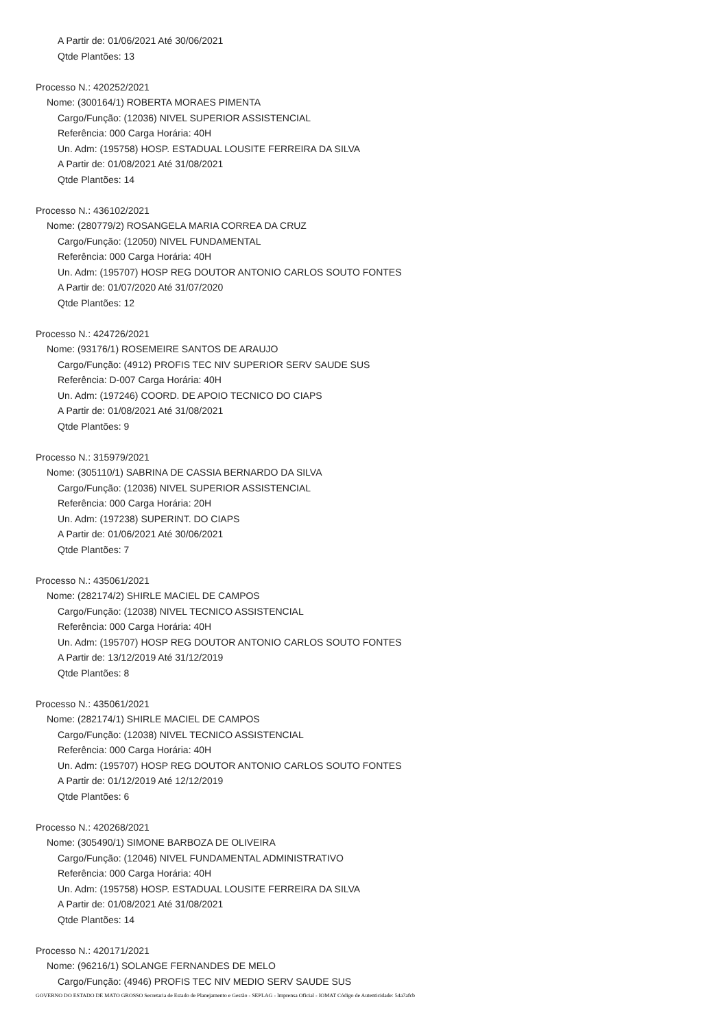A Partir de: 01/06/2021 Até 30/06/2021
Qtde Plantões: 13
Processo N.: 420252/2021
Nome: (300164/1) ROBERTA MORAES PIMENTA
Cargo/Função: (12036) NIVEL SUPERIOR ASSISTENCIAL
Referência: 000 Carga Horária: 40H
Un. Adm: (195758) HOSP. ESTADUAL LOUSITE FERREIRA DA SILVA
A Partir de: 01/08/2021 Até 31/08/2021
Qtde Plantões: 14
Processo N.: 436102/2021
Nome: (280779/2) ROSANGELA MARIA CORREA DA CRUZ
Cargo/Função: (12050) NIVEL FUNDAMENTAL
Referência: 000 Carga Horária: 40H
Un. Adm: (195707) HOSP REG DOUTOR ANTONIO CARLOS SOUTO FONTES
A Partir de: 01/07/2020 Até 31/07/2020
Qtde Plantões: 12
Processo N.: 424726/2021
Nome: (93176/1) ROSEMEIRE SANTOS DE ARAUJO
Cargo/Função: (4912) PROFIS TEC NIV SUPERIOR SERV SAUDE SUS
Referência: D-007 Carga Horária: 40H
Un. Adm: (197246) COORD. DE APOIO TECNICO DO CIAPS
A Partir de: 01/08/2021 Até 31/08/2021
Qtde Plantões: 9
Processo N.: 315979/2021
Nome: (305110/1) SABRINA DE CASSIA BERNARDO DA SILVA
Cargo/Função: (12036) NIVEL SUPERIOR ASSISTENCIAL
Referência: 000 Carga Horária: 20H
Un. Adm: (197238) SUPERINT. DO CIAPS
A Partir de: 01/06/2021 Até 30/06/2021
Qtde Plantões: 7
Processo N.: 435061/2021
Nome: (282174/2) SHIRLE MACIEL DE CAMPOS
Cargo/Função: (12038) NIVEL TECNICO ASSISTENCIAL
Referência: 000 Carga Horária: 40H
Un. Adm: (195707) HOSP REG DOUTOR ANTONIO CARLOS SOUTO FONTES
A Partir de: 13/12/2019 Até 31/12/2019
Qtde Plantões: 8
Processo N.: 435061/2021
Nome: (282174/1) SHIRLE MACIEL DE CAMPOS
Cargo/Função: (12038) NIVEL TECNICO ASSISTENCIAL
Referência: 000 Carga Horária: 40H
Un. Adm: (195707) HOSP REG DOUTOR ANTONIO CARLOS SOUTO FONTES
A Partir de: 01/12/2019 Até 12/12/2019
Qtde Plantões: 6
Processo N.: 420268/2021
Nome: (305490/1) SIMONE BARBOZA DE OLIVEIRA
Cargo/Função: (12046) NIVEL FUNDAMENTAL ADMINISTRATIVO
Referência: 000 Carga Horária: 40H
Un. Adm: (195758) HOSP. ESTADUAL LOUSITE FERREIRA DA SILVA
A Partir de: 01/08/2021 Até 31/08/2021
Qtde Plantões: 14
Processo N.: 420171/2021
Nome: (96216/1) SOLANGE FERNANDES DE MELO
Cargo/Função: (4946) PROFIS TEC NIV MEDIO SERV SAUDE SUS
GOVERNO DO ESTADO DE MATO GROSSO Secretaria de Estado de Planejamento e Gestão - SEPLAG - Imprensa Oficial - IOMAT Código de Autenticidade: 54a7afcb